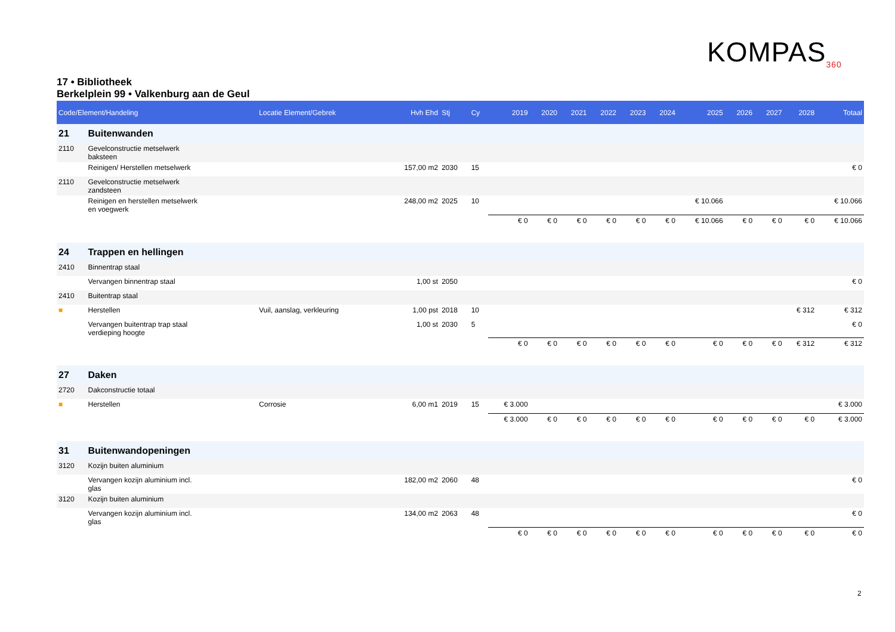KOMPAS<sub>360</sub>
17 • Bibliotheek
Berkelplein 99 • Valkenburg aan de Geul
| Code/Element/Handeling | | Locatie Element/Gebrek | Hvh Ehd | Stj | Cy | 2019 | 2020 | 2021 | 2022 | 2023 | 2024 | 2025 | 2026 | 2027 | 2028 | Totaal |
| --- | --- | --- | --- | --- | --- | --- | --- | --- | --- | --- | --- | --- | --- | --- | --- | --- |
| 21 | Buitenwanden | | | | | | | | | | | | | | | |
| 2110 | Gevelconstructie metselwerk baksteen | | | | | | | | | | | | | | | |
| | Reinigen/ Herstellen metselwerk | | 157,00 m2 | 2030 | 15 | | | | | | | | | | | € 0 |
| 2110 | Gevelconstructie metselwerk zandsteen | | | | | | | | | | | | | | | |
| | Reinigen en herstellen metselwerk en voegwerk | | 248,00 m2 | 2025 | 10 | | | | | | | € 10.066 | | | | € 10.066 |
| | | | | | | € 0 | € 0 | € 0 | € 0 | € 0 | € 0 | € 10.066 | € 0 | € 0 | € 0 | € 10.066 |
| 24 | Trappen en hellingen | | | | | | | | | | | | | | | |
| 2410 | Binnentrap staal | | | | | | | | | | | | | | | |
| | Vervangen binnentrap staal | | 1,00 st | 2050 | | | | | | | | | | | | € 0 |
| 2410 | Buitentrap staal | | | | | | | | | | | | | | | |
| ■ | Herstellen | Vuil, aanslag, verkleuring | 1,00 pst | 2018 | 10 | | | | | | | | | | € 312 | € 312 |
| | Vervangen buitentrap trap staal verdieping hoogte | | 1,00 st | 2030 | 5 | | | | | | | | | | | € 0 |
| | | | | | | € 0 | € 0 | € 0 | € 0 | € 0 | € 0 | € 0 | € 0 | € 0 | € 312 | € 312 |
| 27 | Daken | | | | | | | | | | | | | | | |
| 2720 | Dakconstructie totaal | | | | | | | | | | | | | | | |
| ■ | Herstellen | Corrosie | 6,00 m1 | 2019 | 15 | € 3.000 | | | | | | | | | | € 3.000 |
| | | | | | | € 3.000 | € 0 | € 0 | € 0 | € 0 | € 0 | € 0 | € 0 | € 0 | € 0 | € 3.000 |
| 31 | Buitenwandopeningen | | | | | | | | | | | | | | | |
| 3120 | Kozijn buiten aluminium | | | | | | | | | | | | | | | |
| | Vervangen kozijn aluminium incl. glas | | 182,00 m2 | 2060 | 48 | | | | | | | | | | | € 0 |
| 3120 | Kozijn buiten aluminium | | | | | | | | | | | | | | | |
| | Vervangen kozijn aluminium incl. glas | | 134,00 m2 | 2063 | 48 | | | | | | | | | | | € 0 |
| | | | | | | € 0 | € 0 | € 0 | € 0 | € 0 | € 0 | € 0 | € 0 | € 0 | € 0 | € 0 |
2